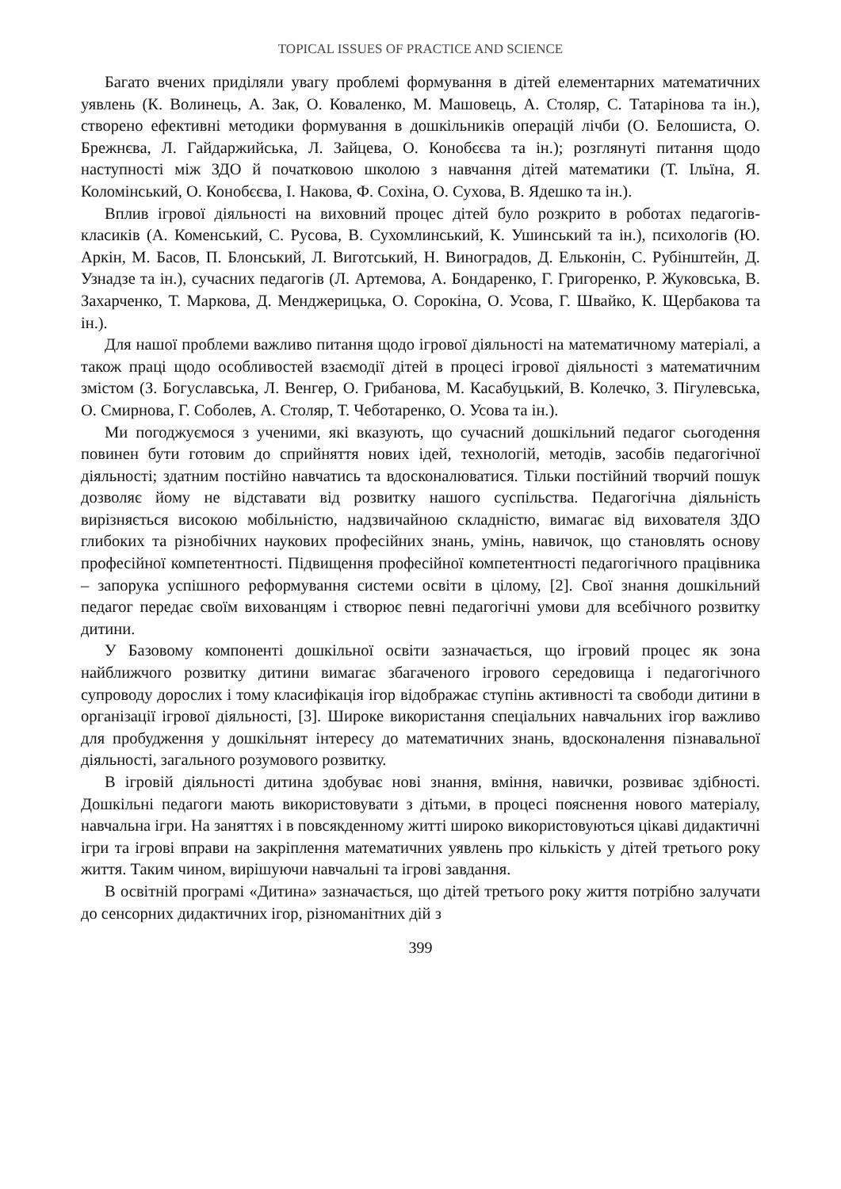TOPICAL ISSUES OF PRACTICE AND SCIENCE
Багато вчених приділяли увагу проблемі формування в дітей елементарних математичних уявлень (К. Волинець, А. Зак, О. Коваленко, М. Машовець, А. Столяр, С. Татарінова та ін.), створено ефективні методики формування в дошкільників операцій лічби (О. Белошиста, О. Брежнєва, Л. Гайдаржийська, Л. Зайцева, О. Конобєєва та ін.); розглянуті питання щодо наступності між ЗДО й початковою школою з навчання дітей математики (Т. Ільїна, Я. Коломінський, О. Конобєєва, І. Накова, Ф. Сохіна, О. Сухова, В. Ядешко та ін.).
Вплив ігрової діяльності на виховний процес дітей було розкрито в роботах педагогів-класиків (А. Коменський, С. Русова, В. Сухомлинський, К. Ушинський та ін.), психологів (Ю. Аркін, М. Басов, П. Блонський, Л. Виготський, Н. Виноградов, Д. Ельконін, С. Рубінштейн, Д. Узнадзе та ін.), сучасних педагогів (Л. Артемова, А. Бондаренко, Г. Григоренко, Р. Жуковська, В. Захарченко, Т. Маркова, Д. Менджерицька, О. Сорокіна, О. Усова, Г. Швайко, К. Щербакова та ін.).
Для нашої проблеми важливо питання щодо ігрової діяльності на математичному матеріалі, а також праці щодо особливостей взаємодії дітей в процесі ігрової діяльності з математичним змістом (З. Богуславська, Л. Венгер, О. Грибанова, М. Касабуцький, В. Колечко, З. Пігулевська, О. Смирнова, Г. Соболев, А. Столяр, Т. Чеботаренко, О. Усова та ін.).
Ми погоджуємося з ученими, які вказують, що сучасний дошкільний педагог сьогодення повинен бути готовим до сприйняття нових ідей, технологій, методів, засобів педагогічної діяльності; здатним постійно навчатись та вдосконалюватися. Тільки постійний творчий пошук дозволяє йому не відставати від розвитку нашого суспільства. Педагогічна діяльність вирізняється високою мобільністю, надзвичайною складністю, вимагає від вихователя ЗДО глибоких та різнобічних наукових професійних знань, умінь, навичок, що становлять основу професійної компетентності. Підвищення професійної компетентності педагогічного працівника – запорука успішного реформування системи освіти в цілому, [2]. Свої знання дошкільний педагог передає своїм вихованцям і створює певні педагогічні умови для всебічного розвитку дитини.
У Базовому компоненті дошкільної освіти зазначається, що ігровий процес як зона найближчого розвитку дитини вимагає збагаченого ігрового середовища і педагогічного супроводу дорослих і тому класифікація ігор відображає ступінь активності та свободи дитини в організації ігрової діяльності, [3]. Широке використання спеціальних навчальних ігор важливо для пробудження у дошкільнят інтересу до математичних знань, вдосконалення пізнавальної діяльності, загального розумового розвитку.
В ігровій діяльності дитина здобуває нові знання, вміння, навички, розвиває здібності. Дошкільні педагоги мають використовувати з дітьми, в процесі пояснення нового матеріалу, навчальна ігри. На заняттях і в повсякденному житті широко використовуються цікаві дидактичні ігри та ігрові вправи на закріплення математичних уявлень про кількість у дітей третього року життя. Таким чином, вирішуючи навчальні та ігрові завдання.
В освітній програмі «Дитина» зазначається, що дітей третього року життя потрібно залучати до сенсорних дидактичних ігор, різноманітних дій з
399